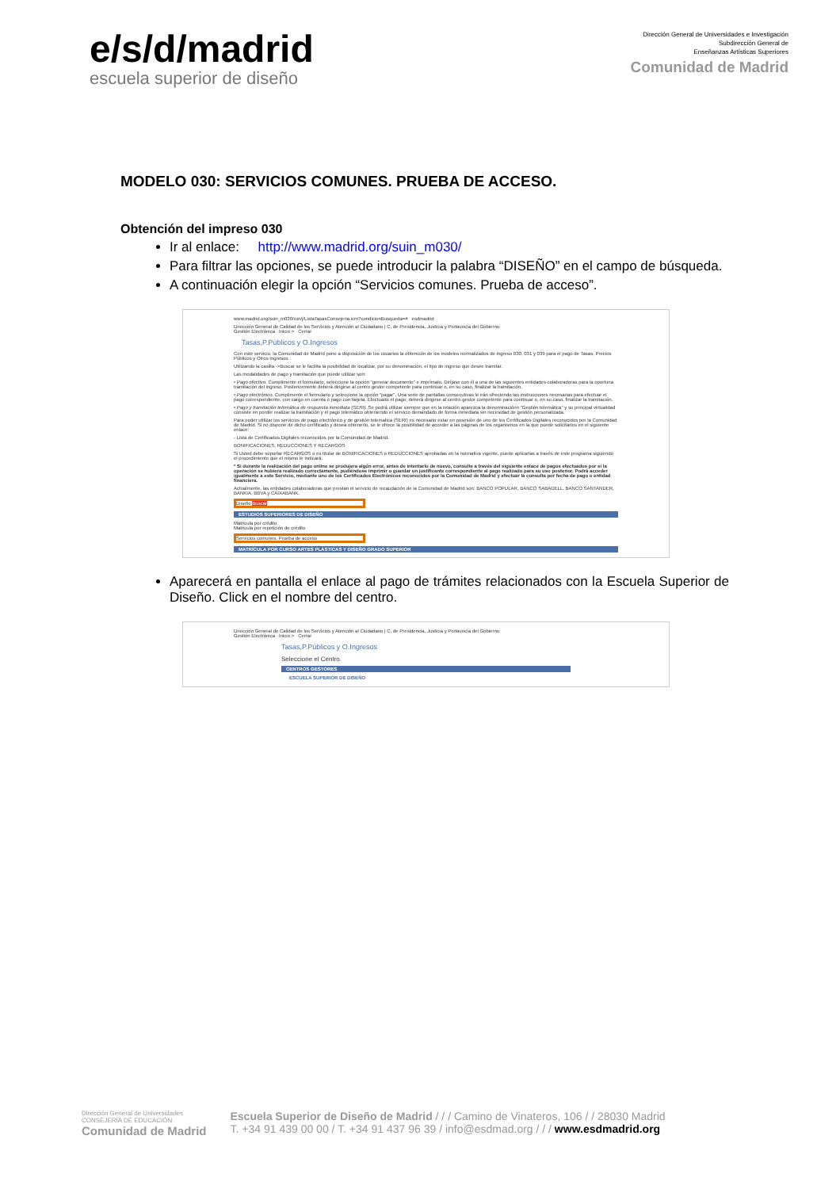e/s/d/madrid
escuela superior de diseño
Dirección General de Universidades e Investigación
Subdirección General de
Enseñanzas Artísticas Superiores
Comunidad de Madrid
MODELO 030: SERVICIOS COMUNES. PRUEBA DE ACCESO.
Obtención del impreso 030
Ir al enlace: http://www.madrid.org/suin_m030/
Para filtrar las opciones, se puede introducir la palabra “DISEÑO” en el campo de búsqueda.
A continuación elegir la opción “Servicios comunes. Prueba de acceso”.
www.madrid.org/suin_m030/run/j/ListaTasasConsejeria.icm?condicionBusqueda=# esdmadrid
Dirección General de Calidad de los Servicios y Atención al Ciudadano | C. de Presidencia, Justicia y Portavocía del Gobierno
Gestión Electrónica Inicio > Cerrar
Tasas,P.Públicos y O.Ingresos
Con este servicio, la Comunidad de Madrid pone a disposición de los usuarios la obtención de los modelos normalizados de ingreso 030, 031 y 039 para el pago de Tasas, Precios Públicos y Otros Ingresos.
Utilizando la casilla ->Buscar se le facilita la posibilidad de localizar, por su denominación, el tipo de ingreso que desee tramitar.
Las modalidades de pago y tramitación que puede utilizar son:
• Pago efectivo. Cumplimente el formulario, seleccione la opción "generar documento" e imprímalo. Diríjase con él a una de las siguientes entidades colaboradoras para la oportuna tramitación del ingreso. Posteriormente deberá dirigirse al centro gestor competente para continuar o, en su caso, finalizar la tramitación.
• Pago electrónico. Cumplimente el formulario y seleccione la opción "pagar". Una serie de pantallas consecutivas le irán ofreciendo las instrucciones necesarias para efectuar el pago correspondiente, con cargo en cuenta o pago con tarjeta. Efectuado el pago, deberá dirigirse al centro gestor competente para continuar o, en su caso, finalizar la tramitación.
• Pago y tramitación telemática de respuesta inmediata (SERI). Se podrá utilizar siempre que en la relación aparezca la denominaciónn "Gestión telemática" y su principal virtualidad consiste en porder realizar la tramitación y el pago telemático obteniendo el servicio demandado de forma inmediata sin necesidad de gestión personalizada.
Para poder utilizar los servicios de pago electrónico y de gestión telematica (SERI) es necesario estar en posesión de uno de los Certificados Digitales reconocidos por la Comunidad de Madrid. Si no dispone de dicho certificado y desea obtenerlo, se le ofrece la posibilidad de acceder a las páginas de los organismos en la que puede solicitarlos en el siguiente enlace:
- Lista de Certificados Digitales reconocidos por la Comunidad de Madrid.
BONIFICACIONES, REDUCCIONES Y RECARGOS
Si Usted debe soportar RECARGOS o es titular de BONIFICACIONES o REDUCCIONES aprobadas en la normativa vigente, puede aplicarlas a través de este programa siguiendo el procedimiento que el mismo le indicará.
* Si durante la realización del pago online se produjera algún error, antes de intentarlo de nuevo, consulte a través del siguiente enlace de pagos efectuados por si la operación se hubiera realizado correctamente, pudiéndose imprimir o guardar un justificante correspondiente al pago realizado para su uso posterior. Podrá acceder igualmente a este Servicio, mediante uno de los Certificados Electrónicos reconocidos por la Comunidad de Madrid y efectuar la consulta por fecha de pago o entidad financiera.
Actualmente, las entidades colaboradoras que prestan el servicio de recaudación de la Comunidad de Madrid son: BANCO POPULAR, BANCO SABADELL, BANCO SANTANDER, BANKIA, BBVA y CAIXABANK.
Diseño Buscar
ESTUDIOS SUPERIORES DE DISEÑO
Matricula por crédito
Matricula por repetición de crédito
Servicios comunes. Prueba de acceso
MATRÍCULA POR CURSO ARTES PLÁSTICAS Y DISEÑO GRADO SUPERIOR
Aparecerá en pantalla el enlace al pago de trámites relacionados con la Escuela Superior de Diseño. Click en el nombre del centro.
Dirección General de Calidad de los Servicios y Atención al Ciudadano | C. de Presidencia, Justicia y Portavocía del Gobierno
Gestión Electrónica Inicio > Cerrar
Tasas,P.Públicos y O.Ingresos
Seleccione el Centro.
CENTROS GESTORES
ESCUELA SUPERIOR DE DISEÑO
Dirección General de Universidades
CONSEJERÍA DE EDUCACIÓN
Comunidad de Madrid
Escuela Superior de Diseño de Madrid / / / Camino de Vinateros, 106 / / 28030 Madrid
T. +34 91 439 00 00 / T. +34 91 437 96 39 / info@esdmad.org / / / www.esdmadrid.org